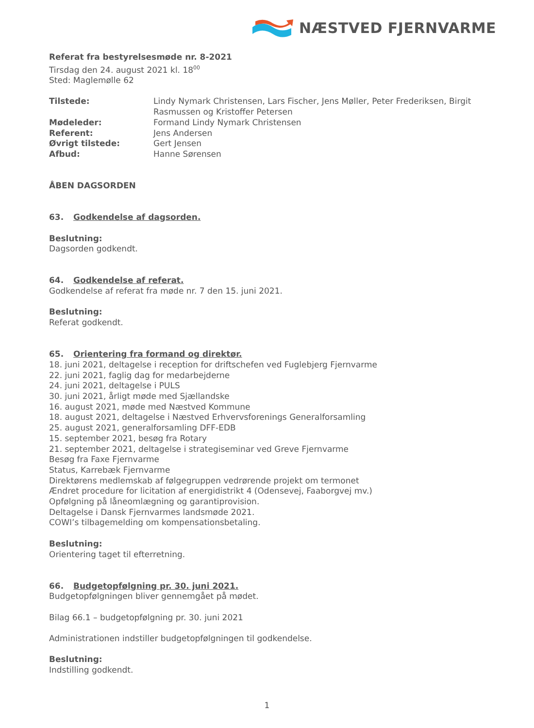NÆSTVED FJERNVARME
Referat fra bestyrelsesmøde nr. 8-2021
Tirsdag den 24. august 2021 kl. 18<sup>00</sup>
Sted: Maglemølle 62
Tilstede: Lindy Nymark Christensen, Lars Fischer, Jens Møller, Peter Frederiksen, Birgit Rasmussen og Kristoffer Petersen
Mødeleder: Formand Lindy Nymark Christensen
Referent: Jens Andersen
Øvrigt tilstede: Gert Jensen
Afbud: Hanne Sørensen
ÅBEN DAGSORDEN
63. Godkendelse af dagsorden.
Beslutning:
Dagsorden godkendt.
64. Godkendelse af referat.
Godkendelse af referat fra møde nr. 7 den 15. juni 2021.
Beslutning:
Referat godkendt.
65. Orientering fra formand og direktør.
18. juni 2021, deltagelse i reception for driftschefen ved Fuglebjerg Fjernvarme
22. juni 2021, faglig dag for medarbejderne
24. juni 2021, deltagelse i PULS
30. juni 2021, årligt møde med Sjællandske
16. august 2021, møde med Næstved Kommune
18. august 2021, deltagelse i Næstved Erhvervsforenings Generalforsamling
25. august 2021, generalforsamling DFF-EDB
15. september 2021, besøg fra Rotary
21. september 2021, deltagelse i strategiseminar ved Greve Fjernvarme
Besøg fra Faxe Fjernvarme
Status, Karrebæk Fjernvarme
Direktørens medlemskab af følgegruppen vedrørende projekt om termonet
Ændret procedure for licitation af energidistrikt 4 (Odensevej, Faaborgvej mv.)
Opfølgning på låneomlægning og garantiprovision.
Deltagelse i Dansk Fjernvarmes landsmøde 2021.
COWI’s tilbagemelding om kompensationsbetaling.
Beslutning:
Orientering taget til efterretning.
66. Budgetopfølgning pr. 30. juni 2021.
Budgetopfølgningen bliver gennemgået på mødet.
Bilag 66.1 – budgetopfølgning pr. 30. juni 2021
Administrationen indstiller budgetopfølgningen til godkendelse.
Beslutning:
Indstilling godkendt.
1